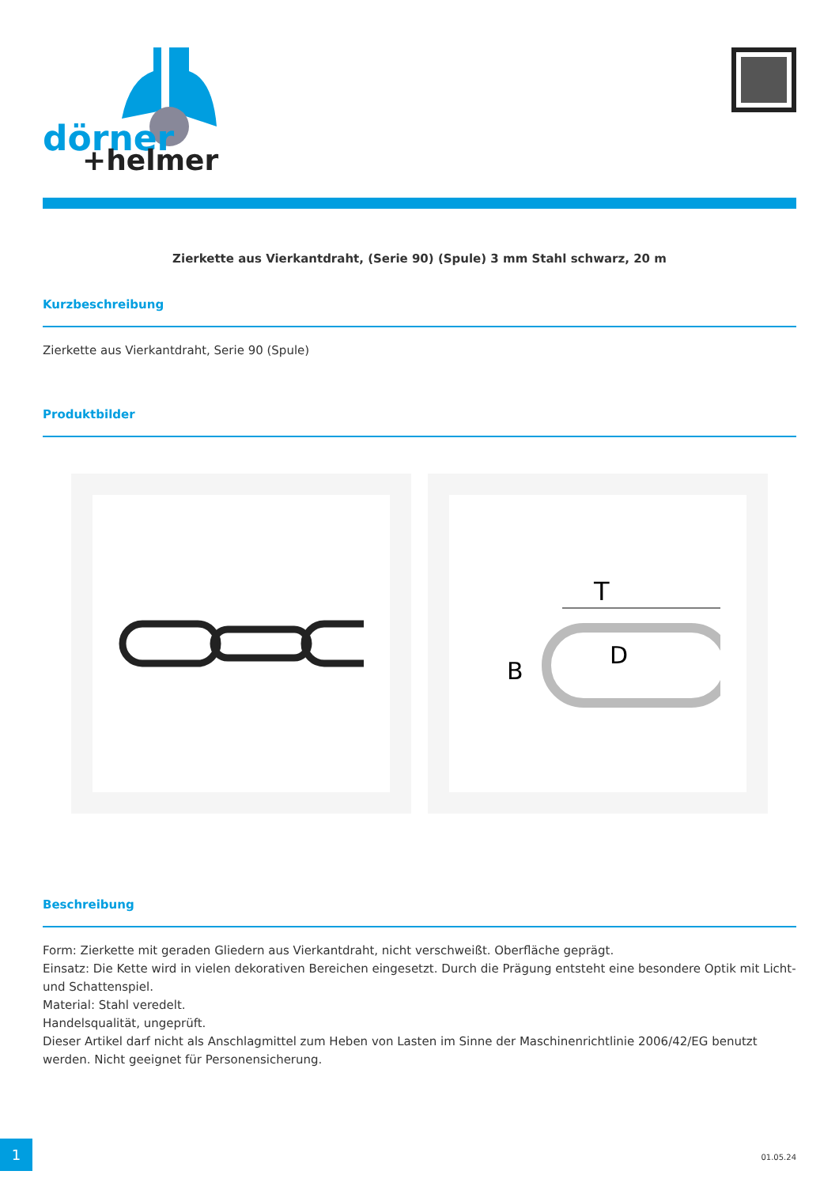dörner
+helmer
Zierkette aus Vierkantdraht, (Serie 90) (Spule) 3 mm Stahl schwarz, 20 m
Kurzbeschreibung
Zierkette aus Vierkantdraht, Serie 90 (Spule)
Produktbilder
T
B
D
Beschreibung
Form: Zierkette mit geraden Gliedern aus Vierkantdraht, nicht verschweißt. Oberfläche geprägt.
Einsatz: Die Kette wird in vielen dekorativen Bereichen eingesetzt. Durch die Prägung entsteht eine besondere Optik mit Licht- und Schattenspiel.
Material: Stahl veredelt.
Handelsqualität, ungeprüft.
Dieser Artikel darf nicht als Anschlagmittel zum Heben von Lasten im Sinne der Maschinenrichtlinie 2006/42/EG benutzt werden. Nicht geeignet für Personensicherung.
1
01.05.24